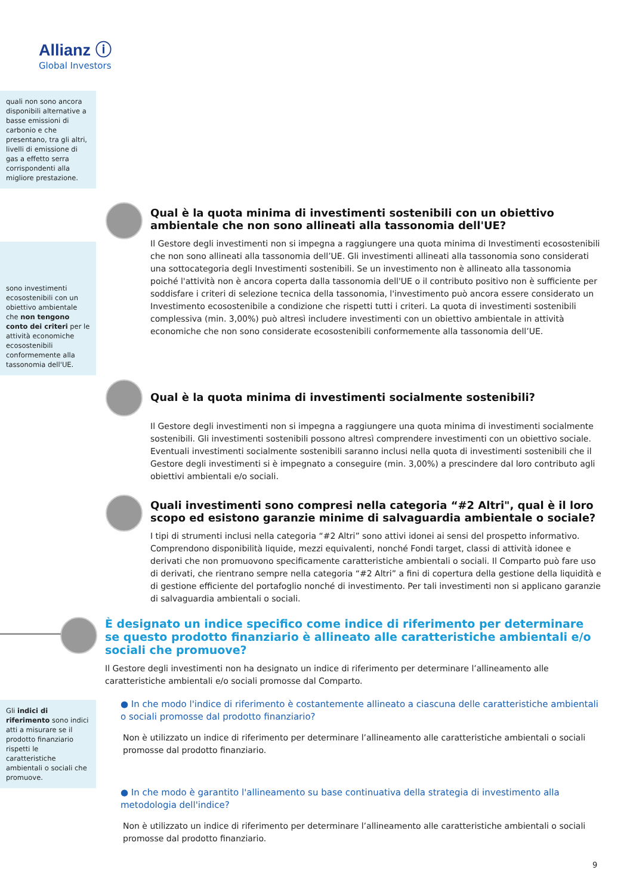Allianz ⓘ
Global Investors
quali non sono ancora disponibili alternative a basse emissioni di carbonio e che presentano, tra gli altri, livelli di emissione di gas a effetto serra corrispondenti alla migliore prestazione.
sono investimenti ecosostenibili con un obiettivo ambientale che non tengono conto dei criteri per le attività economiche ecosostenibili conformemente alla tassonomia dell'UE.
Gli indici di riferimento sono indici atti a misurare se il prodotto finanziario rispetti le caratteristiche ambientali o sociali che promuove.
Qual è la quota minima di investimenti sostenibili con un obiettivo ambientale che non sono allineati alla tassonomia dell'UE?
Il Gestore degli investimenti non si impegna a raggiungere una quota minima di Investimenti ecosostenibili che non sono allineati alla tassonomia dell’UE. Gli investimenti allineati alla tassonomia sono considerati una sottocategoria degli Investimenti sostenibili. Se un investimento non è allineato alla tassonomia poiché l'attività non è ancora coperta dalla tassonomia dell'UE o il contributo positivo non è sufficiente per soddisfare i criteri di selezione tecnica della tassonomia, l'investimento può ancora essere considerato un Investimento ecosostenibile a condizione che rispetti tutti i criteri. La quota di investimenti sostenibili complessiva (min. 3,00%) può altresì includere investimenti con un obiettivo ambientale in attività economiche che non sono considerate ecosostenibili conformemente alla tassonomia dell’UE.
Qual è la quota minima di investimenti socialmente sostenibili?
Il Gestore degli investimenti non si impegna a raggiungere una quota minima di investimenti socialmente sostenibili. Gli investimenti sostenibili possono altresì comprendere investimenti con un obiettivo sociale. Eventuali investimenti socialmente sostenibili saranno inclusi nella quota di investimenti sostenibili che il Gestore degli investimenti si è impegnato a conseguire (min. 3,00%) a prescindere dal loro contributo agli obiettivi ambientali e/o sociali.
Quali investimenti sono compresi nella categoria “#2 Altri", qual è il loro scopo ed esistono garanzie minime di salvaguardia ambientale o sociale?
I tipi di strumenti inclusi nella categoria “#2 Altri” sono attivi idonei ai sensi del prospetto informativo. Comprendono disponibilità liquide, mezzi equivalenti, nonché Fondi target, classi di attività idonee e derivati che non promuovono specificamente caratteristiche ambientali o sociali. Il Comparto può fare uso di derivati, che rientrano sempre nella categoria “#2 Altri” a fini di copertura della gestione della liquidità e di gestione efficiente del portafoglio nonché di investimento. Per tali investimenti non si applicano garanzie di salvaguardia ambientali o sociali.
È designato un indice specifico come indice di riferimento per determinare se questo prodotto finanziario è allineato alle caratteristiche ambientali e/o sociali che promuove?
Il Gestore degli investimenti non ha designato un indice di riferimento per determinare l’allineamento alle caratteristiche ambientali e/o sociali promosse dal Comparto.
● In che modo l'indice di riferimento è costantemente allineato a ciascuna delle caratteristiche ambientali o sociali promosse dal prodotto finanziario?
Non è utilizzato un indice di riferimento per determinare l’allineamento alle caratteristiche ambientali o sociali promosse dal prodotto finanziario.
● In che modo è garantito l'allineamento su base continuativa della strategia di investimento alla metodologia dell'indice?
Non è utilizzato un indice di riferimento per determinare l’allineamento alle caratteristiche ambientali o sociali promosse dal prodotto finanziario.
9